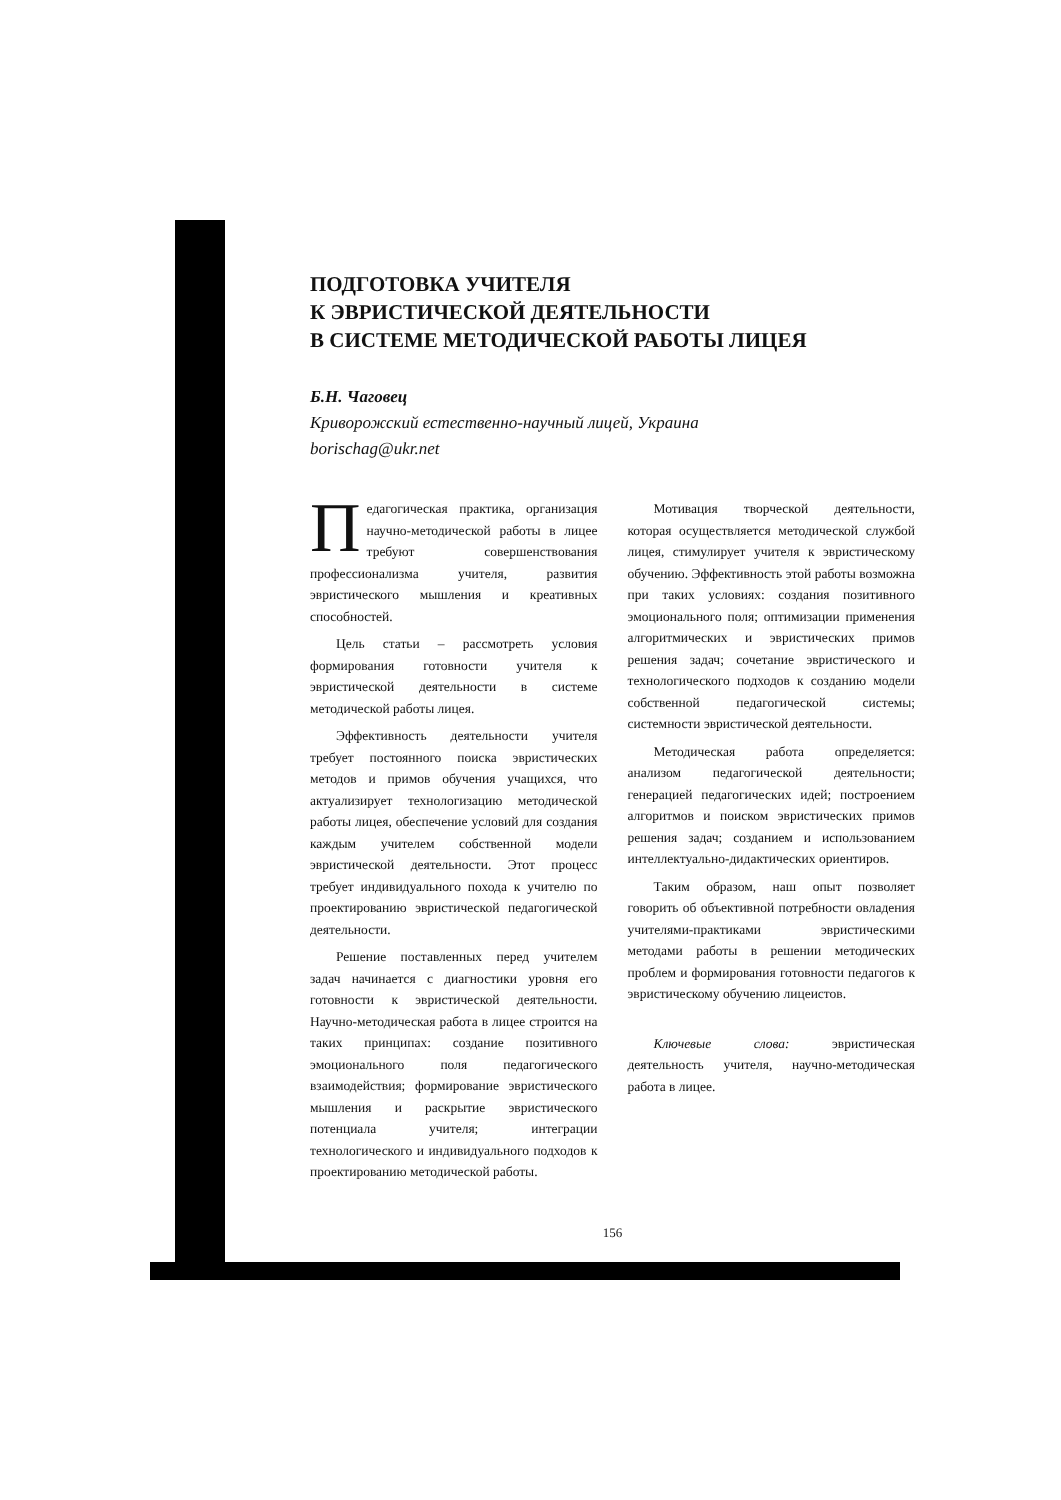ПОДГОТОВКА УЧИТЕЛЯ
К ЭВРИСТИЧЕСКОЙ ДЕЯТЕЛЬНОСТИ
В СИСТЕМЕ МЕТОДИЧЕСКОЙ РАБОТЫ ЛИЦЕЯ
Б.Н. Чаговец
Криворожский естественно-научный лицей, Украина
borischag@ukr.net
Педагогическая практика, организация научно-методической работы в лицее требуют совершенствования профессионализма учителя, развития эвристического мышления и креативных способностей.
Цель статьи – рассмотреть условия формирования готовности учителя к эвристической деятельности в системе методической работы лицея.
Эффективность деятельности учителя требует постоянного поиска эвристических методов и примов обучения учащихся, что актуализирует технологизацию методической работы лицея, обеспечение условий для создания каждым учителем собственной модели эвристической деятельности. Этот процесс требует индивидуального похода к учителю по проектированию эвристической педагогической деятельности.
Решение поставленных перед учителем задач начинается с диагностики уровня его готовности к эвристической деятельности. Научно-методическая работа в лицее строится на таких принципах: создание позитивного эмоционального поля педагогического взаимодействия; формирование эвристического мышления и раскрытие эвристического потенциала учителя; интеграции технологического и индивидуального подходов к проектированию методической работы.
Мотивация творческой деятельности, которая осуществляется методической службой лицея, стимулирует учителя к эвристическому обучению. Эффективность этой работы возможна при таких условиях: создания позитивного эмоционального поля; оптимизации применения алгоритмических и эвристических примов решения задач; сочетание эвристического и технологического подходов к созданию модели собственной педагогической системы; системности эвристической деятельности.
Методическая работа определяется: анализом педагогической деятельности; генерацией педагогических идей; построением алгоритмов и поиском эвристических примов решения задач; созданием и использованием интеллектуально-дидактических ориентиров.
Таким образом, наш опыт позволяет говорить об объективной потребности овладения учителями-практиками эвристическими методами работы в решении методических проблем и формирования готовности педагогов к эвристическому обучению лицеистов.
Ключевые слова: эвристическая деятельность учителя, научно-методическая работа в лицее.
156